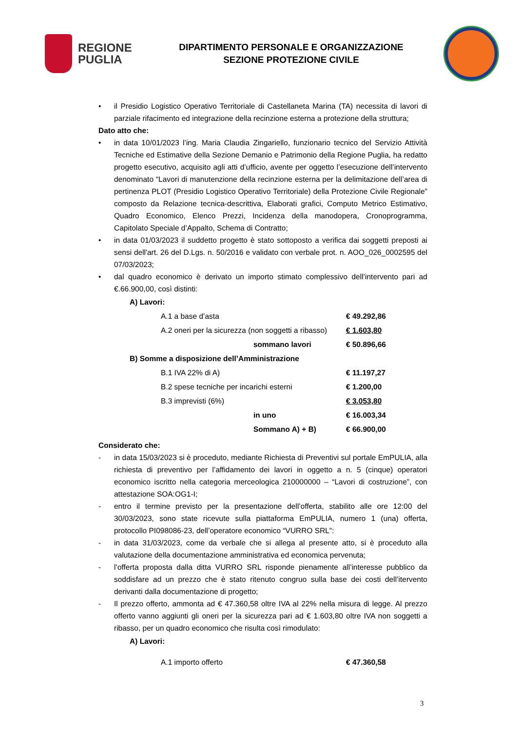REGIONE
PUGLIA
DIPARTIMENTO PERSONALE E ORGANIZZAZIONE
SEZIONE PROTEZIONE CIVILE
• il Presidio Logistico Operativo Territoriale di Castellaneta Marina (TA) necessita di lavori di parziale rifacimento ed integrazione della recinzione esterna a protezione della struttura;
Dato atto che:
• in data 10/01/2023 l’ing. Maria Claudia Zingariello, funzionario tecnico del Servizio Attività Tecniche ed Estimative della Sezione Demanio e Patrimonio della Regione Puglia, ha redatto progetto esecutivo, acquisito agli atti d’ufficio, avente per oggetto l’esecuzione dell’intervento denominato “Lavori di manutenzione della recinzione esterna per la delimitazione dell’area di pertinenza PLOT (Presidio Logistico Operativo Territoriale) della Protezione Civile Regionale” composto da Relazione tecnica-descrittiva, Elaborati grafici, Computo Metrico Estimativo, Quadro Economico, Elenco Prezzi, Incidenza della manodopera, Cronoprogramma, Capitolato Speciale d’Appalto, Schema di Contratto;
• in data 01/03/2023 il suddetto progetto è stato sottoposto a verifica dai soggetti preposti ai sensi dell'art. 26 del D.Lgs. n. 50/2016 e validato con verbale prot. n. AOO_026_0002595 del 07/03/2023;
• dal quadro economico è derivato un importo stimato complessivo dell’intervento pari ad €.66.900,00, così distinti:
| A) Lavori: | | |
| | A.1 a base d’asta | € 49.292,86 |
| | A.2 oneri per la sicurezza (non soggetti a ribasso) | € 1.603,80 |
| | sommano lavori | € 50.896,66 |
| B) Somme a disposizione dell’Amministrazione | | |
| | B.1 IVA 22% di A) | € 11.197,27 |
| | B.2 spese tecniche per incarichi esterni | € 1.200,00 |
| | B.3 imprevisti (6%) | € 3.053,80 |
| | in uno | € 16.003,34 |
| | Sommano A) + B) | € 66.900,00 |
Considerato che:
- in data 15/03/2023 si è proceduto, mediante Richiesta di Preventivi sul portale EmPULIA, alla richiesta di preventivo per l’affidamento dei lavori in oggetto a n. 5 (cinque) operatori economico iscritto nella categoria merceologica 210000000 – “Lavori di costruzione”, con attestazione SOA:OG1-I;
- entro il termine previsto per la presentazione dell’offerta, stabilito alle ore 12:00 del 30/03/2023, sono state ricevute sulla piattaforma EmPULIA, numero 1 (una) offerta, protocollo PI098086-23, dell’operatore economico “VURRO SRL”:
- in data 31/03/2023, come da verbale che si allega al presente atto, si è proceduto alla valutazione della documentazione amministrativa ed economica pervenuta;
- l’offerta proposta dalla ditta VURRO SRL risponde pienamente all’interesse pubblico da soddisfare ad un prezzo che è stato ritenuto congruo sulla base dei costi dell’itervento derivanti dalla documentazione di progetto;
- Il prezzo offerto, ammonta ad € 47.360,58 oltre IVA al 22% nella misura di legge. Al prezzo offerto vanno aggiunti gli oneri per la sicurezza pari ad € 1.603,80 oltre IVA non soggetti a ribasso, per un quadro economico che risulta così rimodulato:
| A) Lavori: | | |
| | A.1 importo offerto | € 47.360,58 |
3